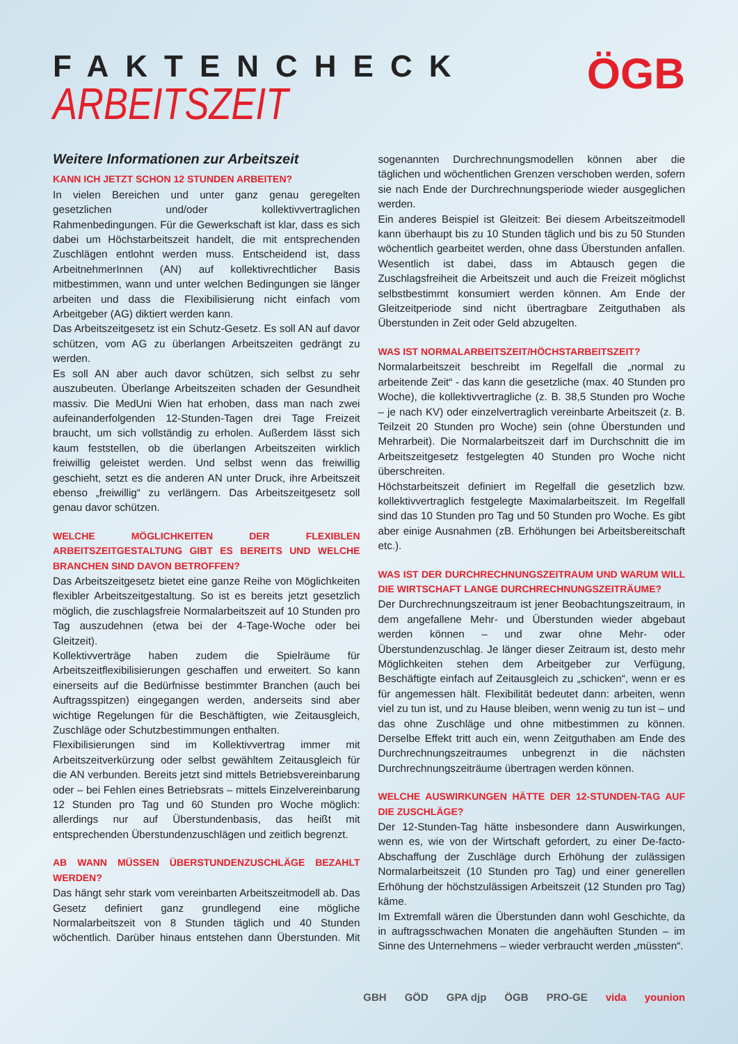FAKTENCHECK
ARBEITSZEIT
ÖGB
Weitere Informationen zur Arbeitszeit
KANN ICH JETZT SCHON 12 STUNDEN ARBEITEN?
In vielen Bereichen und unter ganz genau geregelten gesetzlichen und/oder kollektivvertraglichen Rahmenbedingungen. Für die Gewerkschaft ist klar, dass es sich dabei um Höchstarbeitszeit handelt, die mit entsprechenden Zuschlägen entlohnt werden muss. Entscheidend ist, dass ArbeitnehmerInnen (AN) auf kollektivrechtlicher Basis mitbestimmen, wann und unter welchen Bedingungen sie länger arbeiten und dass die Flexibilisierung nicht einfach vom Arbeitgeber (AG) diktiert werden kann.
Das Arbeitszeitgesetz ist ein Schutz-Gesetz. Es soll AN auf davor schützen, vom AG zu überlangen Arbeitszeiten gedrängt zu werden.
Es soll AN aber auch davor schützen, sich selbst zu sehr auszubeuten. Überlange Arbeitszeiten schaden der Gesundheit massiv. Die MedUni Wien hat erhoben, dass man nach zwei aufeinanderfolgenden 12-Stunden-Tagen drei Tage Freizeit braucht, um sich vollständig zu erholen. Außerdem lässt sich kaum feststellen, ob die überlangen Arbeitszeiten wirklich freiwillig geleistet werden. Und selbst wenn das freiwillig geschieht, setzt es die anderen AN unter Druck, ihre Arbeitszeit ebenso „freiwillig“ zu verlängern. Das Arbeitszeitgesetz soll genau davor schützen.
WELCHE MÖGLICHKEITEN DER FLEXIBLEN ARBEITSZEITGESTALTUNG GIBT ES BEREITS UND WELCHE BRANCHEN SIND DAVON BETROFFEN?
Das Arbeitszeitgesetz bietet eine ganze Reihe von Möglichkeiten flexibler Arbeitszeitgestaltung. So ist es bereits jetzt gesetzlich möglich, die zuschlagsfreie Normalarbeitszeit auf 10 Stunden pro Tag auszudehnen (etwa bei der 4-Tage-Woche oder bei Gleitzeit).
Kollektivverträge haben zudem die Spielräume für Arbeitszeitflexibilisierungen geschaffen und erweitert. So kann einerseits auf die Bedürfnisse bestimmter Branchen (auch bei Auftragsspitzen) eingegangen werden, anderseits sind aber wichtige Regelungen für die Beschäftigten, wie Zeitausgleich, Zuschläge oder Schutzbestimmungen enthalten.
Flexibilisierungen sind im Kollektivvertrag immer mit Arbeitszeitverkürzung oder selbst gewähltem Zeitausgleich für die AN verbunden. Bereits jetzt sind mittels Betriebsvereinbarung oder – bei Fehlen eines Betriebsrats – mittels Einzelvereinbarung 12 Stunden pro Tag und 60 Stunden pro Woche möglich: allerdings nur auf Überstundenbasis, das heißt mit entsprechenden Überstundenzuschlägen und zeitlich begrenzt.
AB WANN MÜSSEN ÜBERSTUNDENZUSCHLÄGE BEZAHLT WERDEN?
Das hängt sehr stark vom vereinbarten Arbeitszeitmodell ab. Das Gesetz definiert ganz grundlegend eine mögliche Normalarbeitszeit von 8 Stunden täglich und 40 Stunden wöchentlich. Darüber hinaus entstehen dann Überstunden. Mit sogenannten Durchrechnungsmodellen können aber die täglichen und wöchentlichen Grenzen verschoben werden, sofern sie nach Ende der Durchrechnungsperiode wieder ausgeglichen werden.
Ein anderes Beispiel ist Gleitzeit: Bei diesem Arbeitszeitmodell kann überhaupt bis zu 10 Stunden täglich und bis zu 50 Stunden wöchentlich gearbeitet werden, ohne dass Überstunden anfallen. Wesentlich ist dabei, dass im Abtausch gegen die Zuschlagsfreiheit die Arbeitszeit und auch die Freizeit möglichst selbstbestimmt konsumiert werden können. Am Ende der Gleitzeitperiode sind nicht übertragbare Zeitguthaben als Überstunden in Zeit oder Geld abzugelten.
WAS IST NORMALARBEITSZEIT/HÖCHSTARBEITSZEIT?
Normalarbeitszeit beschreibt im Regelfall die „normal zu arbeitende Zeit“ - das kann die gesetzliche (max. 40 Stunden pro Woche), die kollektivvertragliche (z. B. 38,5 Stunden pro Woche – je nach KV) oder einzelvertraglich vereinbarte Arbeitszeit (z. B. Teilzeit 20 Stunden pro Woche) sein (ohne Überstunden und Mehrarbeit). Die Normalarbeitszeit darf im Durchschnitt die im Arbeitszeitgesetz festgelegten 40 Stunden pro Woche nicht überschreiten.
Höchstarbeitszeit definiert im Regelfall die gesetzlich bzw. kollektivvertraglich festgelegte Maximalarbeitszeit. Im Regelfall sind das 10 Stunden pro Tag und 50 Stunden pro Woche. Es gibt aber einige Ausnahmen (zB. Erhöhungen bei Arbeitsbereitschaft etc.).
WAS IST DER DURCHRECHNUNGSZEITRAUM UND WARUM WILL DIE WIRTSCHAFT LANGE DURCHRECHNUNGSZEITRÄUME?
Der Durchrechnungszeitraum ist jener Beobachtungszeitraum, in dem angefallene Mehr- und Überstunden wieder abgebaut werden können – und zwar ohne Mehr- oder Überstundenzuschlag. Je länger dieser Zeitraum ist, desto mehr Möglichkeiten stehen dem Arbeitgeber zur Verfügung, Beschäftigte einfach auf Zeitausgleich zu „schicken“, wenn er es für angemessen hält. Flexibilität bedeutet dann: arbeiten, wenn viel zu tun ist, und zu Hause bleiben, wenn wenig zu tun ist – und das ohne Zuschläge und ohne mitbestimmen zu können. Derselbe Effekt tritt auch ein, wenn Zeitguthaben am Ende des Durchrechnungszeitraumes unbegrenzt in die nächsten Durchrechnungszeiträume übertragen werden können.
WELCHE AUSWIRKUNGEN HÄTTE DER 12-STUNDEN-TAG AUF DIE ZUSCHLÄGE?
Der 12-Stunden-Tag hätte insbesondere dann Auswirkungen, wenn es, wie von der Wirtschaft gefordert, zu einer De-facto-Abschaffung der Zuschläge durch Erhöhung der zulässigen Normalarbeitszeit (10 Stunden pro Tag) und einer generellen Erhöhung der höchstzulässigen Arbeitszeit (12 Stunden pro Tag) käme.
Im Extremfall wären die Überstunden dann wohl Geschichte, da in auftragsschwachen Monaten die angehäuften Stunden – im Sinne des Unternehmens – wieder verbraucht werden „müssten“.
GBH GÖD GPA djp ÖGB PRO-GE vida younion